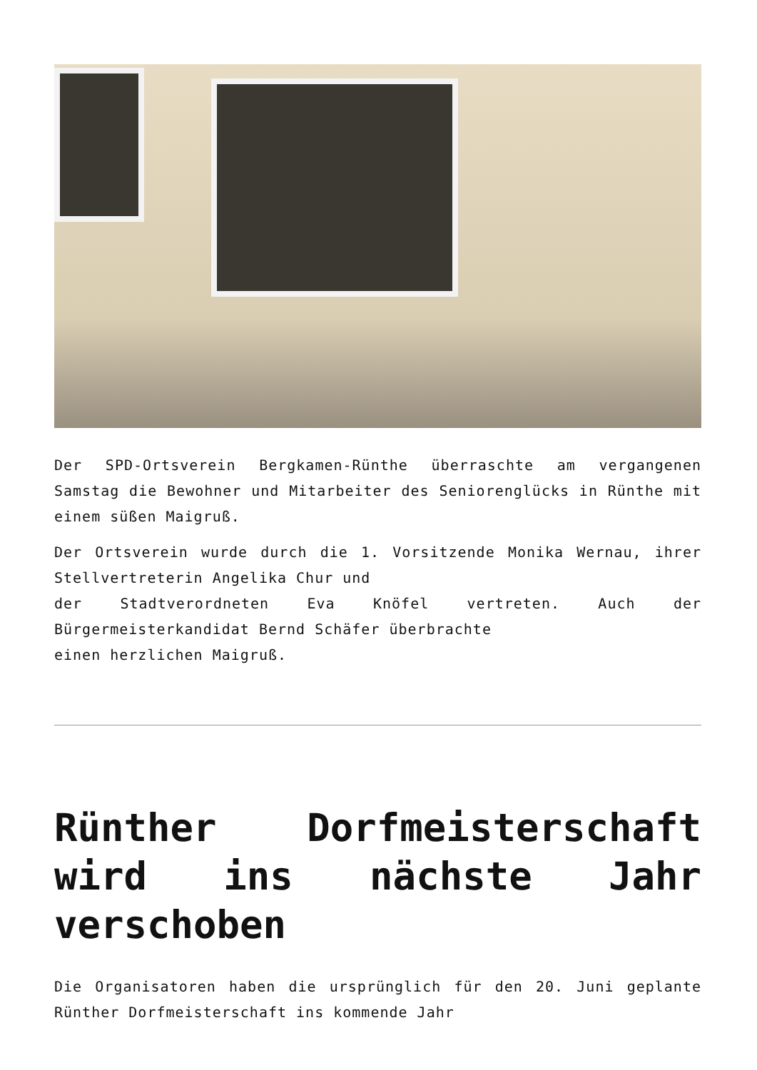Der SPD-Ortsverein Bergkamen-Rünthe überraschte am vergangenen Samstag die Bewohner und Mitarbeiter des Seniorenglücks in Rünthe mit einem süßen Maigruß.
Der Ortsverein wurde durch die 1. Vorsitzende Monika Wernau, ihrer Stellvertreterin Angelika Chur und
der Stadtverordneten Eva Knöfel vertreten. Auch der Bürgermeisterkandidat Bernd Schäfer überbrachte
einen herzlichen Maigruß.
Rünther Dorfmeisterschaft wird ins nächste Jahr verschoben
Die Organisatoren haben die ursprünglich für den 20. Juni geplante Rünther Dorfmeisterschaft ins kommende Jahr